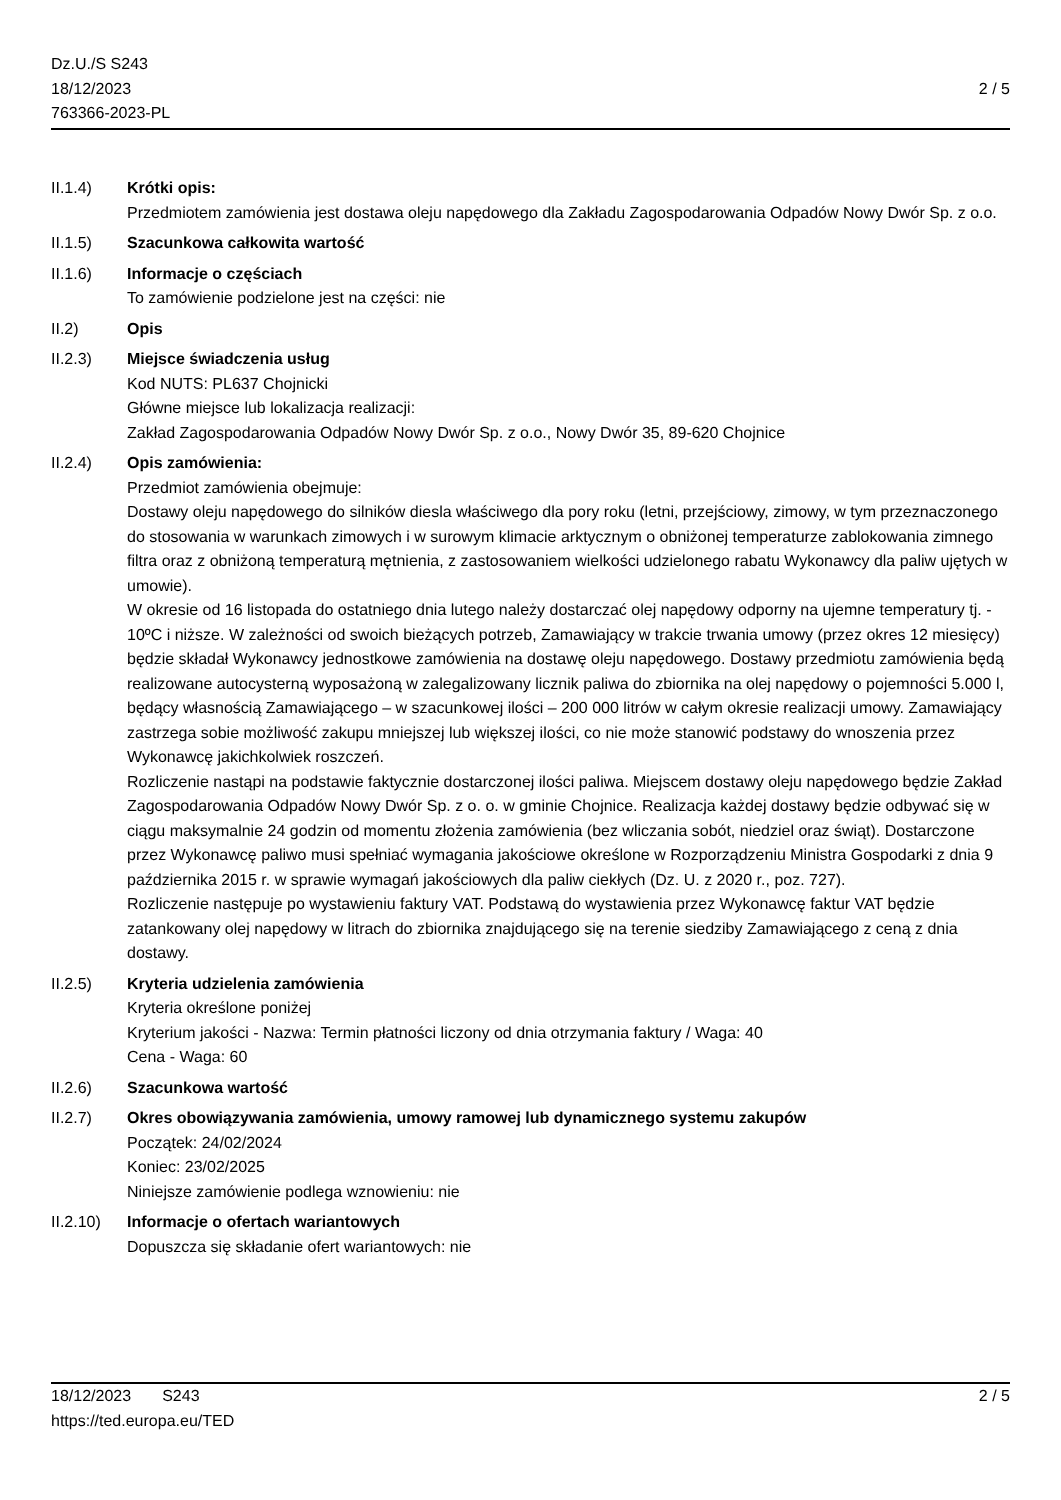Dz.U./S S243
18/12/2023
763366-2023-PL
2 / 5
II.1.4) Krótki opis:
Przedmiotem zamówienia jest dostawa oleju napędowego dla Zakładu Zagospodarowania Odpadów Nowy Dwór Sp. z o.o.
II.1.5) Szacunkowa całkowita wartość
II.1.6) Informacje o częściach
To zamówienie podzielone jest na części: nie
II.2) Opis
II.2.3) Miejsce świadczenia usług
Kod NUTS: PL637 Chojnicki
Główne miejsce lub lokalizacja realizacji:
Zakład Zagospodarowania Odpadów Nowy Dwór Sp. z o.o., Nowy Dwór 35, 89-620 Chojnice
II.2.4) Opis zamówienia:
Przedmiot zamówienia obejmuje:
Dostawy oleju napędowego do silników diesla właściwego dla pory roku (letni, przejściowy, zimowy, w tym przeznaczonego do stosowania w warunkach zimowych i w surowym klimacie arktycznym o obniżonej temperaturze zablokowania zimnego filtra oraz z obniżoną temperaturą mętnienia, z zastosowaniem wielkości udzielonego rabatu Wykonawcy dla paliw ujętych w umowie).
W okresie od 16 listopada do ostatniego dnia lutego należy dostarczać olej napędowy odporny na ujemne temperatury tj. - 10ºC i niższe. W zależności od swoich bieżących potrzeb, Zamawiający w trakcie trwania umowy (przez okres 12 miesięcy) będzie składał Wykonawcy jednostkowe zamówienia na dostawę oleju napędowego. Dostawy przedmiotu zamówienia będą realizowane autocysterną wyposażoną w zalegalizowany licznik paliwa do zbiornika na olej napędowy o pojemności 5.000 l, będący własnością Zamawiającego – w szacunkowej ilości – 200 000 litrów w całym okresie realizacji umowy. Zamawiający zastrzega sobie możliwość zakupu mniejszej lub większej ilości, co nie może stanowić podstawy do wnoszenia przez Wykonawcę jakichkolwiek roszczeń.
Rozliczenie nastąpi na podstawie faktycznie dostarczonej ilości paliwa. Miejscem dostawy oleju napędowego będzie Zakład Zagospodarowania Odpadów Nowy Dwór Sp. z o. o. w gminie Chojnice. Realizacja każdej dostawy będzie odbywać się w ciągu maksymalnie 24 godzin od momentu złożenia zamówienia (bez wliczania sobót, niedziel oraz świąt). Dostarczone przez Wykonawcę paliwo musi spełniać wymagania jakościowe określone w Rozporządzeniu Ministra Gospodarki z dnia 9 października 2015 r. w sprawie wymagań jakościowych dla paliw ciekłych (Dz. U. z 2020 r., poz. 727).
Rozliczenie następuje po wystawieniu faktury VAT. Podstawą do wystawienia przez Wykonawcę faktur VAT będzie zatankowany olej napędowy w litrach do zbiornika znajdującego się na terenie siedziby Zamawiającego z ceną z dnia dostawy.
II.2.5) Kryteria udzielenia zamówienia
Kryteria określone poniżej
Kryterium jakości - Nazwa: Termin płatności liczony od dnia otrzymania faktury / Waga: 40
Cena - Waga: 60
II.2.6) Szacunkowa wartość
II.2.7) Okres obowiązywania zamówienia, umowy ramowej lub dynamicznego systemu zakupów
Początek: 24/02/2024
Koniec: 23/02/2025
Niniejsze zamówienie podlega wznowieniu: nie
II.2.10)
Informacje o ofertach wariantowych
Dopuszcza się składanie ofert wariantowych: nie
18/12/2023 S243
https://ted.europa.eu/TED
2 / 5